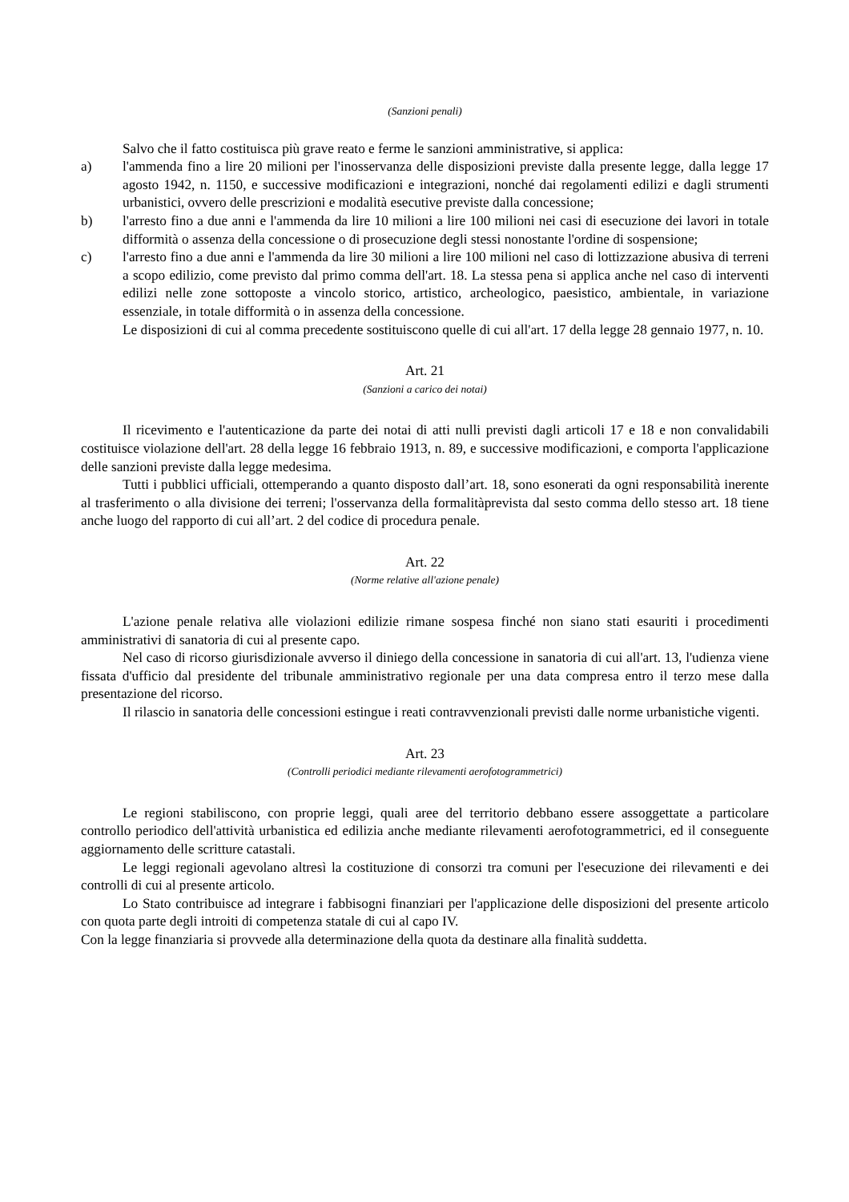(Sanzioni penali)
Salvo che il fatto costituisca più grave reato e ferme le sanzioni amministrative, si applica:
a) l'ammenda fino a lire 20 milioni per l'inosservanza delle disposizioni previste dalla presente legge, dalla legge 17 agosto 1942, n. 1150, e successive modificazioni e integrazioni, nonché dai regolamenti edilizi e dagli strumenti urbanistici, ovvero delle prescrizioni e modalità esecutive previste dalla concessione;
b) l'arresto fino a due anni e l'ammenda da lire 10 milioni a lire 100 milioni nei casi di esecuzione dei lavori in totale difformità o assenza della concessione o di prosecuzione degli stessi nonostante l'ordine di sospensione;
c) l'arresto fino a due anni e l'ammenda da lire 30 milioni a lire 100 milioni nel caso di lottizzazione abusiva di terreni a scopo edilizio, come previsto dal primo comma dell'art. 18. La stessa pena si applica anche nel caso di interventi edilizi nelle zone sottoposte a vincolo storico, artistico, archeologico, paesistico, ambientale, in variazione essenziale, in totale difformità o in assenza della concessione.
Le disposizioni di cui al comma precedente sostituiscono quelle di cui all'art. 17 della legge 28 gennaio 1977, n. 10.
Art. 21
(Sanzioni a carico dei notai)
Il ricevimento e l'autenticazione da parte dei notai di atti nulli previsti dagli articoli 17 e 18 e non convalidabili costituisce violazione dell'art. 28 della legge 16 febbraio 1913, n. 89, e successive modificazioni, e comporta l'applicazione delle sanzioni previste dalla legge medesima.
Tutti i pubblici ufficiali, ottemperando a quanto disposto dall’art. 18, sono esonerati da ogni responsabilità inerente al trasferimento o alla divisione dei terreni; l'osservanza della formalitàprevista dal sesto comma dello stesso art. 18 tiene anche luogo del rapporto di cui all’art. 2 del codice di procedura penale.
Art. 22
(Norme relative all'azione penale)
L'azione penale relativa alle violazioni edilizie rimane sospesa finché non siano stati esauriti i procedimenti amministrativi di sanatoria di cui al presente capo.
Nel caso di ricorso giurisdizionale avverso il diniego della concessione in sanatoria di cui all'art. 13, l'udienza viene fissata d'ufficio dal presidente del tribunale amministrativo regionale per una data compresa entro il terzo mese dalla presentazione del ricorso.
Il rilascio in sanatoria delle concessioni estingue i reati contravvenzionali previsti dalle norme urbanistiche vigenti.
Art. 23
(Controlli periodici mediante rilevamenti aerofotogrammetrici)
Le regioni stabiliscono, con proprie leggi, quali aree del territorio debbano essere assoggettate a particolare controllo periodico dell'attività urbanistica ed edilizia anche mediante rilevamenti aerofotogrammetrici, ed il conseguente aggiornamento delle scritture catastali.
Le leggi regionali agevolano altresì la costituzione di consorzi tra comuni per l'esecuzione dei rilevamenti e dei controlli di cui al presente articolo.
Lo Stato contribuisce ad integrare i fabbisogni finanziari per l'applicazione delle disposizioni del presente articolo con quota parte degli introiti di competenza statale di cui al capo IV.
Con la legge finanziaria si provvede alla determinazione della quota da destinare alla finalità suddetta.